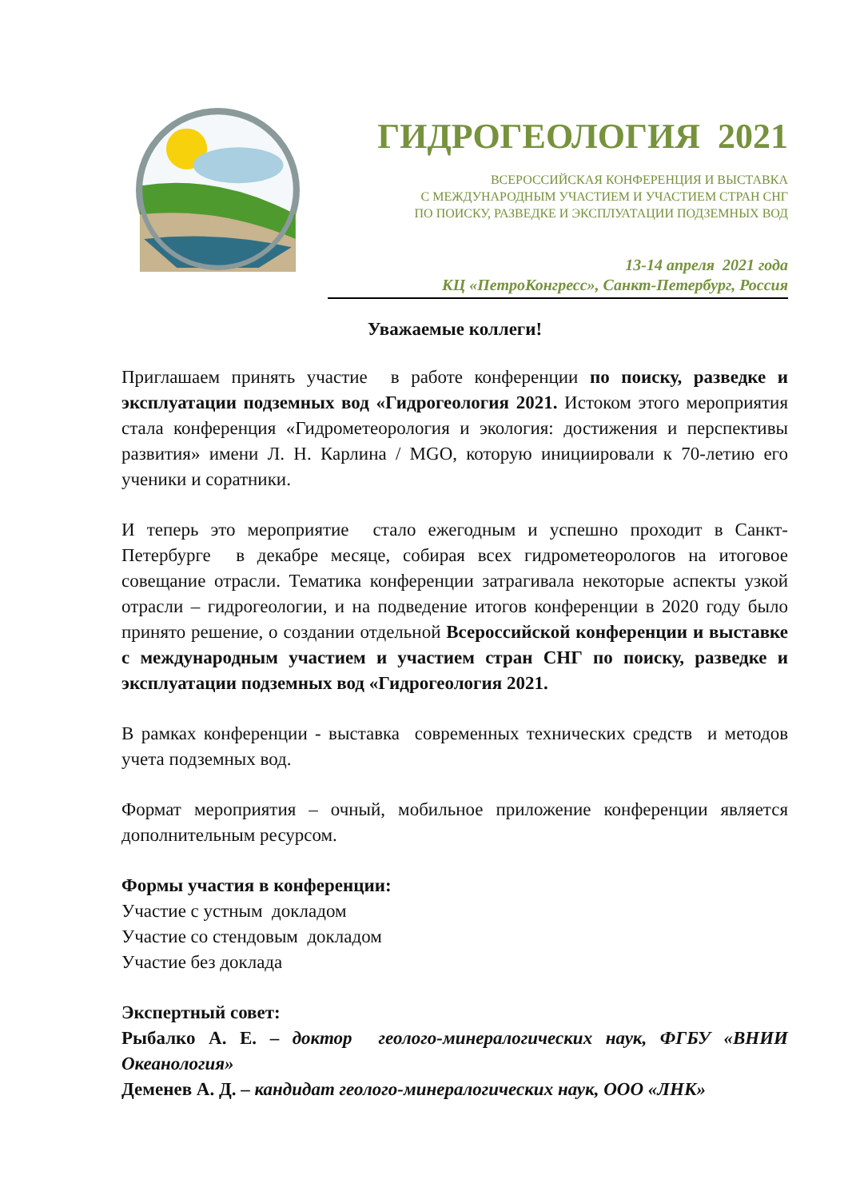ГИДРОГЕОЛОГИЯ 2021
ВСЕРОССИЙСКАЯ КОНФЕРЕНЦИЯ И ВЫСТАВКА
С МЕЖДУНАРОДНЫМ УЧАСТИЕМ И УЧАСТИЕМ СТРАН СНГ
ПО ПОИСКУ, РАЗВЕДКЕ И ЭКСПЛУАТАЦИИ ПОДЗЕМНЫХ ВОД
13-14 апреля 2021 года
КЦ «ПетроКонгресс», Санкт-Петербург, Россия
Уважаемые коллеги!
Приглашаем принять участие в работе конференции по поиску, разведке и эксплуатации подземных вод «Гидрогеология 2021. Истоком этого мероприятия стала конференция «Гидрометеорология и экология: достижения и перспективы развития» имени Л. Н. Карлина / MGO, которую инициировали к 70-летию его ученики и соратники.
И теперь это мероприятие стало ежегодным и успешно проходит в Санкт-Петербурге в декабре месяце, собирая всех гидрометеорологов на итоговое совещание отрасли. Тематика конференции затрагивала некоторые аспекты узкой отрасли – гидрогеологии, и на подведение итогов конференции в 2020 году было принято решение, о создании отдельной Всероссийской конференции и выставке с международным участием и участием стран СНГ по поиску, разведке и эксплуатации подземных вод «Гидрогеология 2021.
В рамках конференции - выставка современных технических средств и методов учета подземных вод.
Формат мероприятия – очный, мобильное приложение конференции является дополнительным ресурсом.
Формы участия в конференции:
Участие с устным докладом
Участие со стендовым докладом
Участие без доклада
Экспертный совет:
Рыбалко А. Е. – доктор геолого-минералогических наук, ФГБУ «ВНИИ Океанология»
Деменев А. Д. – кандидат геолого-минералогических наук, ООО «ЛНК»